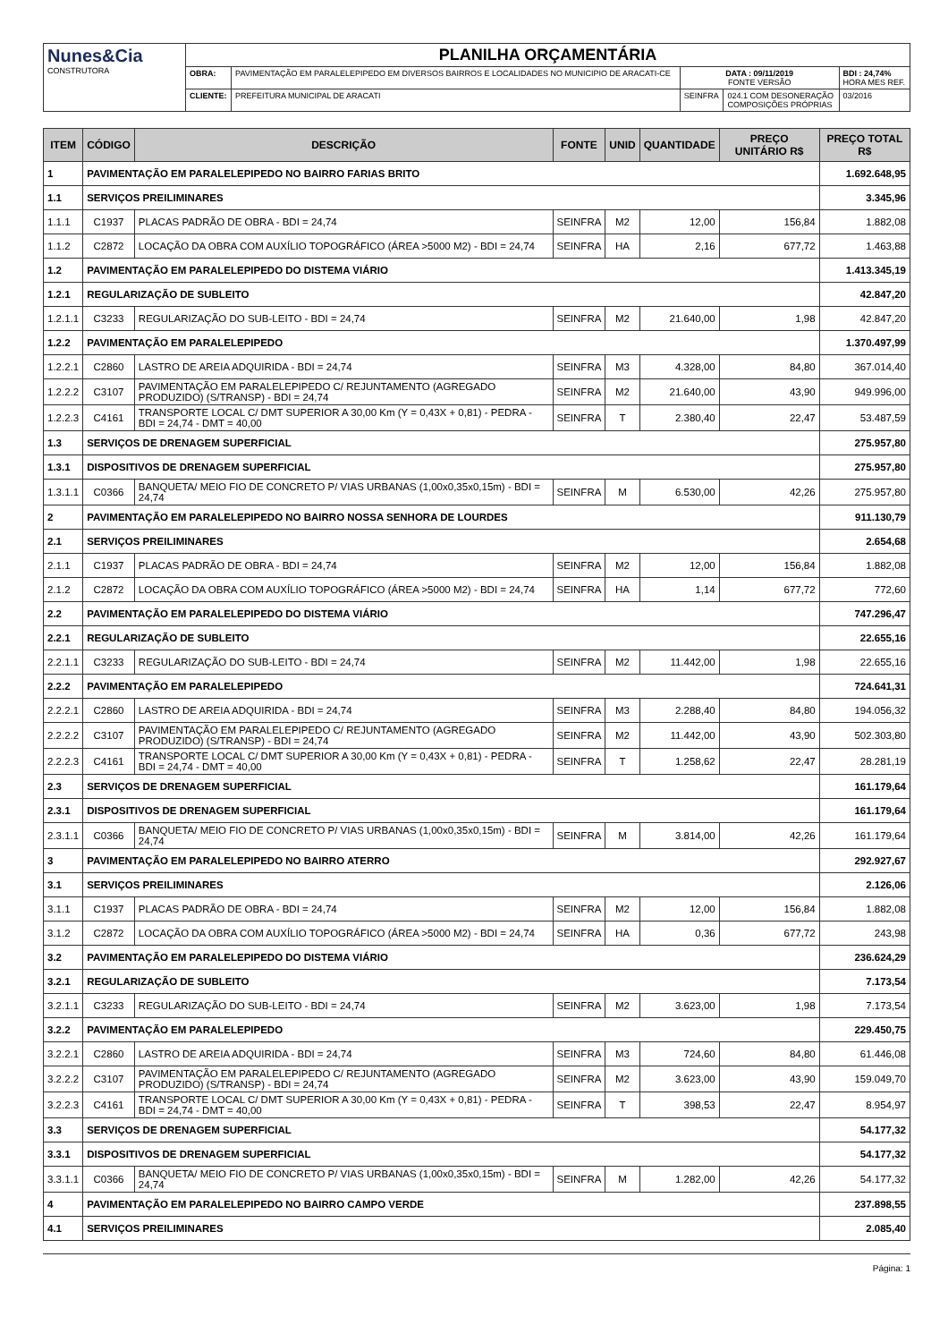| Nunes&Cia CONSTRUTORA | PLANILHA ORÇAMENTÁRIA | | | | |
| | OBRA: | PAVIMENTAÇÃO EM PARALELEPIPEDO EM DIVERSOS BAIRROS E LOCALIDADES NO MUNICIPIO DE ARACATI-CE | DATA : 09/11/2019 FONTE VERSÃO | | BDI : 24,74% HORA MES REF. |
| | CLIENTE: | PREFEITURA MUNICIPAL DE ARACATI | SEINFRA | 024.1 COM DESONERAÇÃO COMPOSIÇÕES PRÓPRIAS | 03/2016 |
| ITEM | CÓDIGO | DESCRIÇÃO | FONTE | UNID | QUANTIDADE | PREÇO UNITÁRIO R$ | PREÇO TOTAL R$ |
| --- | --- | --- | --- | --- | --- | --- | --- |
| 1 | PAVIMENTAÇÃO EM PARALELEPIPEDO NO BAIRRO FARIAS BRITO | | | | | | 1.692.648,95 |
| 1.1 | SERVIÇOS PREILIMINARES | | | | | | 3.345,96 |
| 1.1.1 | C1937 | PLACAS PADRÃO DE OBRA - BDI = 24,74 | SEINFRA | M2 | 12,00 | 156,84 | 1.882,08 |
| 1.1.2 | C2872 | LOCAÇÃO DA OBRA COM AUXÍLIO TOPOGRÁFICO (ÁREA >5000 M2) - BDI = 24,74 | SEINFRA | HA | 2,16 | 677,72 | 1.463,88 |
| 1.2 | PAVIMENTAÇÃO EM PARALELEPIPEDO DO DISTEMA VIÁRIO | | | | | | 1.413.345,19 |
| 1.2.1 | REGULARIZAÇÃO DE SUBLEITO | | | | | | 42.847,20 |
| 1.2.1.1 | C3233 | REGULARIZAÇÃO DO SUB-LEITO - BDI = 24,74 | SEINFRA | M2 | 21.640,00 | 1,98 | 42.847,20 |
| 1.2.2 | PAVIMENTAÇÃO EM PARALELEPIPEDO | | | | | | 1.370.497,99 |
| 1.2.2.1 | C2860 | LASTRO DE AREIA ADQUIRIDA - BDI = 24,74 | SEINFRA | M3 | 4.328,00 | 84,80 | 367.014,40 |
| 1.2.2.2 | C3107 | PAVIMENTAÇÃO EM PARALELEPIPEDO C/ REJUNTAMENTO (AGREGADO PRODUZIDO) (S/TRANSP) - BDI = 24,74 | SEINFRA | M2 | 21.640,00 | 43,90 | 949.996,00 |
| 1.2.2.3 | C4161 | TRANSPORTE LOCAL C/ DMT SUPERIOR A 30,00 Km (Y = 0,43X + 0,81) - PEDRA - BDI = 24,74 - DMT = 40,00 | SEINFRA | T | 2.380,40 | 22,47 | 53.487,59 |
| 1.3 | SERVIÇOS DE DRENAGEM SUPERFICIAL | | | | | | 275.957,80 |
| 1.3.1 | DISPOSITIVOS DE DRENAGEM SUPERFICIAL | | | | | | 275.957,80 |
| 1.3.1.1 | C0366 | BANQUETA/ MEIO FIO DE CONCRETO P/ VIAS URBANAS (1,00x0,35x0,15m) - BDI = 24,74 | SEINFRA | M | 6.530,00 | 42,26 | 275.957,80 |
| 2 | PAVIMENTAÇÃO EM PARALELEPIPEDO NO BAIRRO NOSSA SENHORA DE LOURDES | | | | | | 911.130,79 |
| 2.1 | SERVIÇOS PREILIMINARES | | | | | | 2.654,68 |
| 2.1.1 | C1937 | PLACAS PADRÃO DE OBRA - BDI = 24,74 | SEINFRA | M2 | 12,00 | 156,84 | 1.882,08 |
| 2.1.2 | C2872 | LOCAÇÃO DA OBRA COM AUXÍLIO TOPOGRÁFICO (ÁREA >5000 M2) - BDI = 24,74 | SEINFRA | HA | 1,14 | 677,72 | 772,60 |
| 2.2 | PAVIMENTAÇÃO EM PARALELEPIPEDO DO DISTEMA VIÁRIO | | | | | | 747.296,47 |
| 2.2.1 | REGULARIZAÇÃO DE SUBLEITO | | | | | | 22.655,16 |
| 2.2.1.1 | C3233 | REGULARIZAÇÃO DO SUB-LEITO - BDI = 24,74 | SEINFRA | M2 | 11.442,00 | 1,98 | 22.655,16 |
| 2.2.2 | PAVIMENTAÇÃO EM PARALELEPIPEDO | | | | | | 724.641,31 |
| 2.2.2.1 | C2860 | LASTRO DE AREIA ADQUIRIDA - BDI = 24,74 | SEINFRA | M3 | 2.288,40 | 84,80 | 194.056,32 |
| 2.2.2.2 | C3107 | PAVIMENTAÇÃO EM PARALELEPIPEDO C/ REJUNTAMENTO (AGREGADO PRODUZIDO) (S/TRANSP) - BDI = 24,74 | SEINFRA | M2 | 11.442,00 | 43,90 | 502.303,80 |
| 2.2.2.3 | C4161 | TRANSPORTE LOCAL C/ DMT SUPERIOR A 30,00 Km (Y = 0,43X + 0,81) - PEDRA - BDI = 24,74 - DMT = 40,00 | SEINFRA | T | 1.258,62 | 22,47 | 28.281,19 |
| 2.3 | SERVIÇOS DE DRENAGEM SUPERFICIAL | | | | | | 161.179,64 |
| 2.3.1 | DISPOSITIVOS DE DRENAGEM SUPERFICIAL | | | | | | 161.179,64 |
| 2.3.1.1 | C0366 | BANQUETA/ MEIO FIO DE CONCRETO P/ VIAS URBANAS (1,00x0,35x0,15m) - BDI = 24,74 | SEINFRA | M | 3.814,00 | 42,26 | 161.179,64 |
| 3 | PAVIMENTAÇÃO EM PARALELEPIPEDO NO BAIRRO ATERRO | | | | | | 292.927,67 |
| 3.1 | SERVIÇOS PREILIMINARES | | | | | | 2.126,06 |
| 3.1.1 | C1937 | PLACAS PADRÃO DE OBRA - BDI = 24,74 | SEINFRA | M2 | 12,00 | 156,84 | 1.882,08 |
| 3.1.2 | C2872 | LOCAÇÃO DA OBRA COM AUXÍLIO TOPOGRÁFICO (ÁREA >5000 M2) - BDI = 24,74 | SEINFRA | HA | 0,36 | 677,72 | 243,98 |
| 3.2 | PAVIMENTAÇÃO EM PARALELEPIPEDO DO DISTEMA VIÁRIO | | | | | | 236.624,29 |
| 3.2.1 | REGULARIZAÇÃO DE SUBLEITO | | | | | | 7.173,54 |
| 3.2.1.1 | C3233 | REGULARIZAÇÃO DO SUB-LEITO - BDI = 24,74 | SEINFRA | M2 | 3.623,00 | 1,98 | 7.173,54 |
| 3.2.2 | PAVIMENTAÇÃO EM PARALELEPIPEDO | | | | | | 229.450,75 |
| 3.2.2.1 | C2860 | LASTRO DE AREIA ADQUIRIDA - BDI = 24,74 | SEINFRA | M3 | 724,60 | 84,80 | 61.446,08 |
| 3.2.2.2 | C3107 | PAVIMENTAÇÃO EM PARALELEPIPEDO C/ REJUNTAMENTO (AGREGADO PRODUZIDO) (S/TRANSP) - BDI = 24,74 | SEINFRA | M2 | 3.623,00 | 43,90 | 159.049,70 |
| 3.2.2.3 | C4161 | TRANSPORTE LOCAL C/ DMT SUPERIOR A 30,00 Km (Y = 0,43X + 0,81) - PEDRA - BDI = 24,74 - DMT = 40,00 | SEINFRA | T | 398,53 | 22,47 | 8.954,97 |
| 3.3 | SERVIÇOS DE DRENAGEM SUPERFICIAL | | | | | | 54.177,32 |
| 3.3.1 | DISPOSITIVOS DE DRENAGEM SUPERFICIAL | | | | | | 54.177,32 |
| 3.3.1.1 | C0366 | BANQUETA/ MEIO FIO DE CONCRETO P/ VIAS URBANAS (1,00x0,35x0,15m) - BDI = 24,74 | SEINFRA | M | 1.282,00 | 42,26 | 54.177,32 |
| 4 | PAVIMENTAÇÃO EM PARALELEPIPEDO NO BAIRRO CAMPO VERDE | | | | | | 237.898,55 |
| 4.1 | SERVIÇOS PREILIMINARES | | | | | | 2.085,40 |
Página: 1